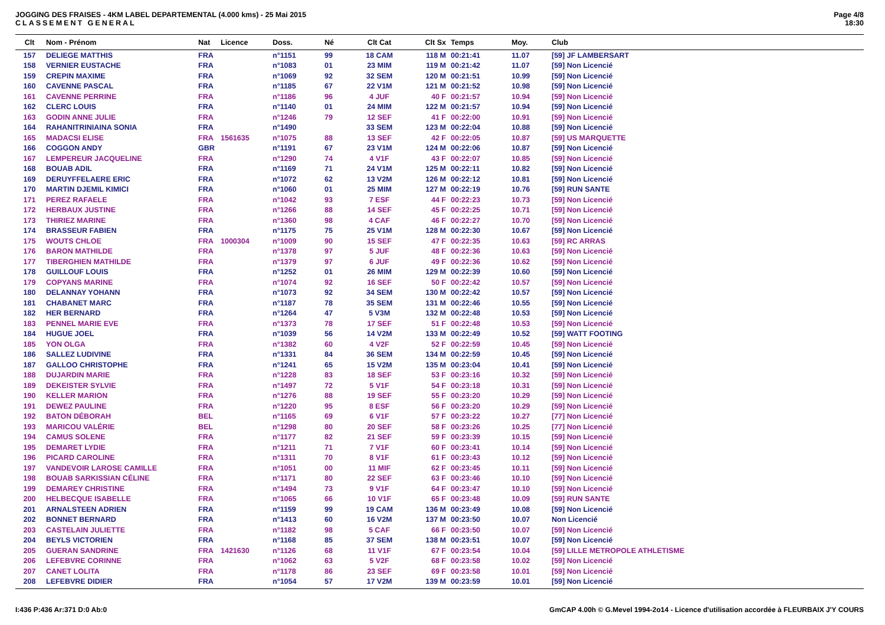JOGGING DES FRAISES - 4KM LABEL DEPARTEMENTAL (4.000 kms) - 25 Mai 2015
CLASSEMENT GENERAL
Page 4/8
18:30
| Clt | Nom - Prénom | Nat | Licence | Doss. | Né | Clt Cat | Clt Sx | Temps | Moy. | Club |
| --- | --- | --- | --- | --- | --- | --- | --- | --- | --- | --- |
| 157 | DELIEGE MATTHIS | FRA | | n°1151 | 99 | 18 CAM | 118 M | 00:21:41 | 11.07 | [59] JF LAMBERSART |
| 158 | VERNIER EUSTACHE | FRA | | n°1083 | 01 | 23 MIM | 119 M | 00:21:42 | 11.07 | [59] Non Licencié |
| 159 | CREPIN MAXIME | FRA | | n°1069 | 92 | 32 SEM | 120 M | 00:21:51 | 10.99 | [59] Non Licencié |
| 160 | CAVENNE PASCAL | FRA | | n°1185 | 67 | 22 V1M | 121 M | 00:21:52 | 10.98 | [59] Non Licencié |
| 161 | CAVENNE PERRINE | FRA | | n°1186 | 96 | 4 JUF | 40 F | 00:21:57 | 10.94 | [59] Non Licencié |
| 162 | CLERC LOUIS | FRA | | n°1140 | 01 | 24 MIM | 122 M | 00:21:57 | 10.94 | [59] Non Licencié |
| 163 | GODIN ANNE JULIE | FRA | | n°1246 | 79 | 12 SEF | 41 F | 00:22:00 | 10.91 | [59] Non Licencié |
| 164 | RAHANITRINIAINA SONIA | FRA | | n°1490 | | 33 SEM | 123 M | 00:22:04 | 10.88 | [59] Non Licencié |
| 165 | MADACSI ELISE | FRA | 1561635 | n°1075 | 88 | 13 SEF | 42 F | 00:22:05 | 10.87 | [59] US MARQUETTE |
| 166 | COGGON ANDY | GBR | | n°1191 | 67 | 23 V1M | 124 M | 00:22:06 | 10.87 | [59] Non Licencié |
| 167 | LEMPEREUR JACQUELINE | FRA | | n°1290 | 74 | 4 V1F | 43 F | 00:22:07 | 10.85 | [59] Non Licencié |
| 168 | BOUAB ADIL | FRA | | n°1169 | 71 | 24 V1M | 125 M | 00:22:11 | 10.82 | [59] Non Licencié |
| 169 | DERUYFFELAERE ERIC | FRA | | n°1072 | 62 | 13 V2M | 126 M | 00:22:12 | 10.81 | [59] Non Licencié |
| 170 | MARTIN DJEMIL KIMICI | FRA | | n°1060 | 01 | 25 MIM | 127 M | 00:22:19 | 10.76 | [59] RUN SANTE |
| 171 | PEREZ RAFAELE | FRA | | n°1042 | 93 | 7 ESF | 44 F | 00:22:23 | 10.73 | [59] Non Licencié |
| 172 | HERBAUX JUSTINE | FRA | | n°1266 | 88 | 14 SEF | 45 F | 00:22:25 | 10.71 | [59] Non Licencié |
| 173 | THIRIEZ MARINE | FRA | | n°1360 | 98 | 4 CAF | 46 F | 00:22:27 | 10.70 | [59] Non Licencié |
| 174 | BRASSEUR FABIEN | FRA | | n°1175 | 75 | 25 V1M | 128 M | 00:22:30 | 10.67 | [59] Non Licencié |
| 175 | WOUTS CHLOE | FRA | 1000304 | n°1009 | 90 | 15 SEF | 47 F | 00:22:35 | 10.63 | [59] RC ARRAS |
| 176 | BARON MATHILDE | FRA | | n°1378 | 97 | 5 JUF | 48 F | 00:22:36 | 10.63 | [59] Non Licencié |
| 177 | TIBERGHIEN MATHILDE | FRA | | n°1379 | 97 | 6 JUF | 49 F | 00:22:36 | 10.62 | [59] Non Licencié |
| 178 | GUILLOUF LOUIS | FRA | | n°1252 | 01 | 26 MIM | 129 M | 00:22:39 | 10.60 | [59] Non Licencié |
| 179 | COPYANS MARINE | FRA | | n°1074 | 92 | 16 SEF | 50 F | 00:22:42 | 10.57 | [59] Non Licencié |
| 180 | DELANNAY YOHANN | FRA | | n°1073 | 92 | 34 SEM | 130 M | 00:22:42 | 10.57 | [59] Non Licencié |
| 181 | CHABANET MARC | FRA | | n°1187 | 78 | 35 SEM | 131 M | 00:22:46 | 10.55 | [59] Non Licencié |
| 182 | HER BERNARD | FRA | | n°1264 | 47 | 5 V3M | 132 M | 00:22:48 | 10.53 | [59] Non Licencié |
| 183 | PENNEL MARIE EVE | FRA | | n°1373 | 78 | 17 SEF | 51 F | 00:22:48 | 10.53 | [59] Non Licencié |
| 184 | HUGUE JOEL | FRA | | n°1039 | 56 | 14 V2M | 133 M | 00:22:49 | 10.52 | [59] WATT FOOTING |
| 185 | YON OLGA | FRA | | n°1382 | 60 | 4 V2F | 52 F | 00:22:59 | 10.45 | [59] Non Licencié |
| 186 | SALLEZ LUDIVINE | FRA | | n°1331 | 84 | 36 SEM | 134 M | 00:22:59 | 10.45 | [59] Non Licencié |
| 187 | GALLOO CHRISTOPHE | FRA | | n°1241 | 65 | 15 V2M | 135 M | 00:23:04 | 10.41 | [59] Non Licencié |
| 188 | DUJARDIN MARIE | FRA | | n°1228 | 83 | 18 SEF | 53 F | 00:23:16 | 10.32 | [59] Non Licencié |
| 189 | DEKEISTER SYLVIE | FRA | | n°1497 | 72 | 5 V1F | 54 F | 00:23:18 | 10.31 | [59] Non Licencié |
| 190 | KELLER MARION | FRA | | n°1276 | 88 | 19 SEF | 55 F | 00:23:20 | 10.29 | [59] Non Licencié |
| 191 | DEWEZ PAULINE | FRA | | n°1220 | 95 | 8 ESF | 56 F | 00:23:20 | 10.29 | [59] Non Licencié |
| 192 | BATON DÉBORAH | BEL | | n°1165 | 69 | 6 V1F | 57 F | 00:23:22 | 10.27 | [77] Non Licencié |
| 193 | MARICOU VALÉRIE | BEL | | n°1298 | 80 | 20 SEF | 58 F | 00:23:26 | 10.25 | [77] Non Licencié |
| 194 | CAMUS SOLENE | FRA | | n°1177 | 82 | 21 SEF | 59 F | 00:23:39 | 10.15 | [59] Non Licencié |
| 195 | DEMARET LYDIE | FRA | | n°1211 | 71 | 7 V1F | 60 F | 00:23:41 | 10.14 | [59] Non Licencié |
| 196 | PICARD CAROLINE | FRA | | n°1311 | 70 | 8 V1F | 61 F | 00:23:43 | 10.12 | [59] Non Licencié |
| 197 | VANDEVOIR LAROSE CAMILLE | FRA | | n°1051 | 00 | 11 MIF | 62 F | 00:23:45 | 10.11 | [59] Non Licencié |
| 198 | BOUAB SARKISSIAN CÉLINE | FRA | | n°1171 | 80 | 22 SEF | 63 F | 00:23:46 | 10.10 | [59] Non Licencié |
| 199 | DEMAREY CHRISTINE | FRA | | n°1494 | 73 | 9 V1F | 64 F | 00:23:47 | 10.10 | [59] Non Licencié |
| 200 | HELBECQUE ISABELLE | FRA | | n°1065 | 66 | 10 V1F | 65 F | 00:23:48 | 10.09 | [59] RUN SANTE |
| 201 | ARNALSTEEN ADRIEN | FRA | | n°1159 | 99 | 19 CAM | 136 M | 00:23:49 | 10.08 | [59] Non Licencié |
| 202 | BONNET BERNARD | FRA | | n°1413 | 60 | 16 V2M | 137 M | 00:23:50 | 10.07 | Non Licencié |
| 203 | CASTELAIN JULIETTE | FRA | | n°1182 | 98 | 5 CAF | 66 F | 00:23:50 | 10.07 | [59] Non Licencié |
| 204 | BEYLS VICTORIEN | FRA | | n°1168 | 85 | 37 SEM | 138 M | 00:23:51 | 10.07 | [59] Non Licencié |
| 205 | GUERAN SANDRINE | FRA | 1421630 | n°1126 | 68 | 11 V1F | 67 F | 00:23:54 | 10.04 | [59] LILLE METROPOLE ATHLETISME |
| 206 | LEFEBVRE CORINNE | FRA | | n°1062 | 63 | 5 V2F | 68 F | 00:23:58 | 10.02 | [59] Non Licencié |
| 207 | CANET LOLITA | FRA | | n°1178 | 86 | 23 SEF | 69 F | 00:23:58 | 10.01 | [59] Non Licencié |
| 208 | LEFEBVRE DIDIER | FRA | | n°1054 | 57 | 17 V2M | 139 M | 00:23:59 | 10.01 | [59] Non Licencié |
I:436 P:436 Ar:371 D:0 Ab:0 GmCAP 4.00h © G.Mevel 1994-2o14 - Licence d'utilisation accordée à FLEURBAIX J'Y COURS